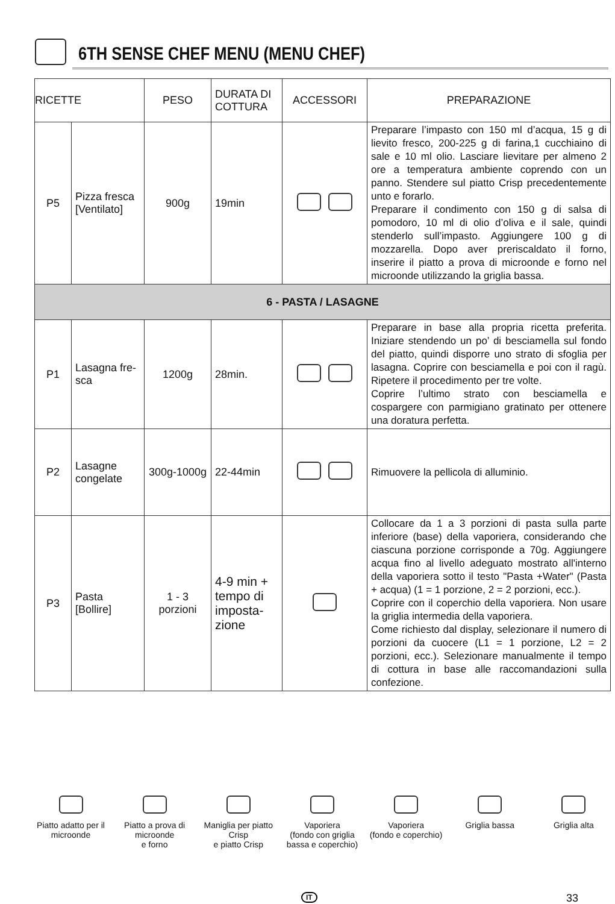6TH SENSE CHEF MENU (MENU CHEF)
| RICETTE | | PESO | DURATA DI COTTURA | ACCESSORI | PREPARAZIONE |
| --- | --- | --- | --- | --- | --- |
| P5 | Pizza fresca [Ventilato] | 900g | 19min | | Preparare l’impasto con 150 ml d’acqua, 15 g di lievito fresco, 200-225 g di farina,1 cucchiaino di sale e 10 ml olio. Lasciare lievitare per almeno 2 ore a temperatura ambiente coprendo con un panno. Stendere sul piatto Crisp precedentemente unto e forarlo. Preparare il condimento con 150 g di salsa di pomodoro, 10 ml di olio d’oliva e il sale, quindi stenderlo sull’impasto. Aggiungere 100 g di mozzarella. Dopo aver preriscaldato il forno, inserire il piatto a prova di microonde e forno nel microonde utilizzando la griglia bassa. |
| 6 - PASTA / LASAGNE | | | | | |
| P1 | Lasagna fre-sca | 1200g | 28min. | | Preparare in base alla propria ricetta preferita. Iniziare stendendo un po’ di besciamella sul fondo del piatto, quindi disporre uno strato di sfoglia per lasagna. Coprire con besciamella e poi con il ragù. Ripetere il procedimento per tre volte. Coprire l’ultimo strato con besciamella e cospargere con parmigiano gratinato per ottenere una doratura perfetta. |
| P2 | Lasagne congelate | 300g-1000g | 22-44min | | Rimuovere la pellicola di alluminio. |
| P3 | Pasta [Bollire] | 1 - 3 porzioni | 4-9 min + tempo di imposta-zione | | Collocare da 1 a 3 porzioni di pasta sulla parte inferiore (base) della vaporiera, considerando che ciascuna porzione corrisponde a 70g. Aggiungere acqua fino al livello adeguato mostrato all'interno della vaporiera sotto il testo "Pasta +Water" (Pasta + acqua) (1 = 1 porzione, 2 = 2 porzioni, ecc.). Coprire con il coperchio della vaporiera. Non usare la griglia intermedia della vaporiera. Come richiesto dal display, selezionare il numero di porzioni da cuocere (L1 = 1 porzione, L2 = 2 porzioni, ecc.). Selezionare manualmente il tempo di cottura in base alle raccomandazioni sulla confezione. |
Piatto adatto per il microonde
Piatto a prova di microonde
e forno
Maniglia per piatto Crisp
e piatto Crisp
Vaporiera
(fondo con griglia bassa e coperchio)
Vaporiera
(fondo e coperchio)
Griglia bassa
Griglia alta
IT 33